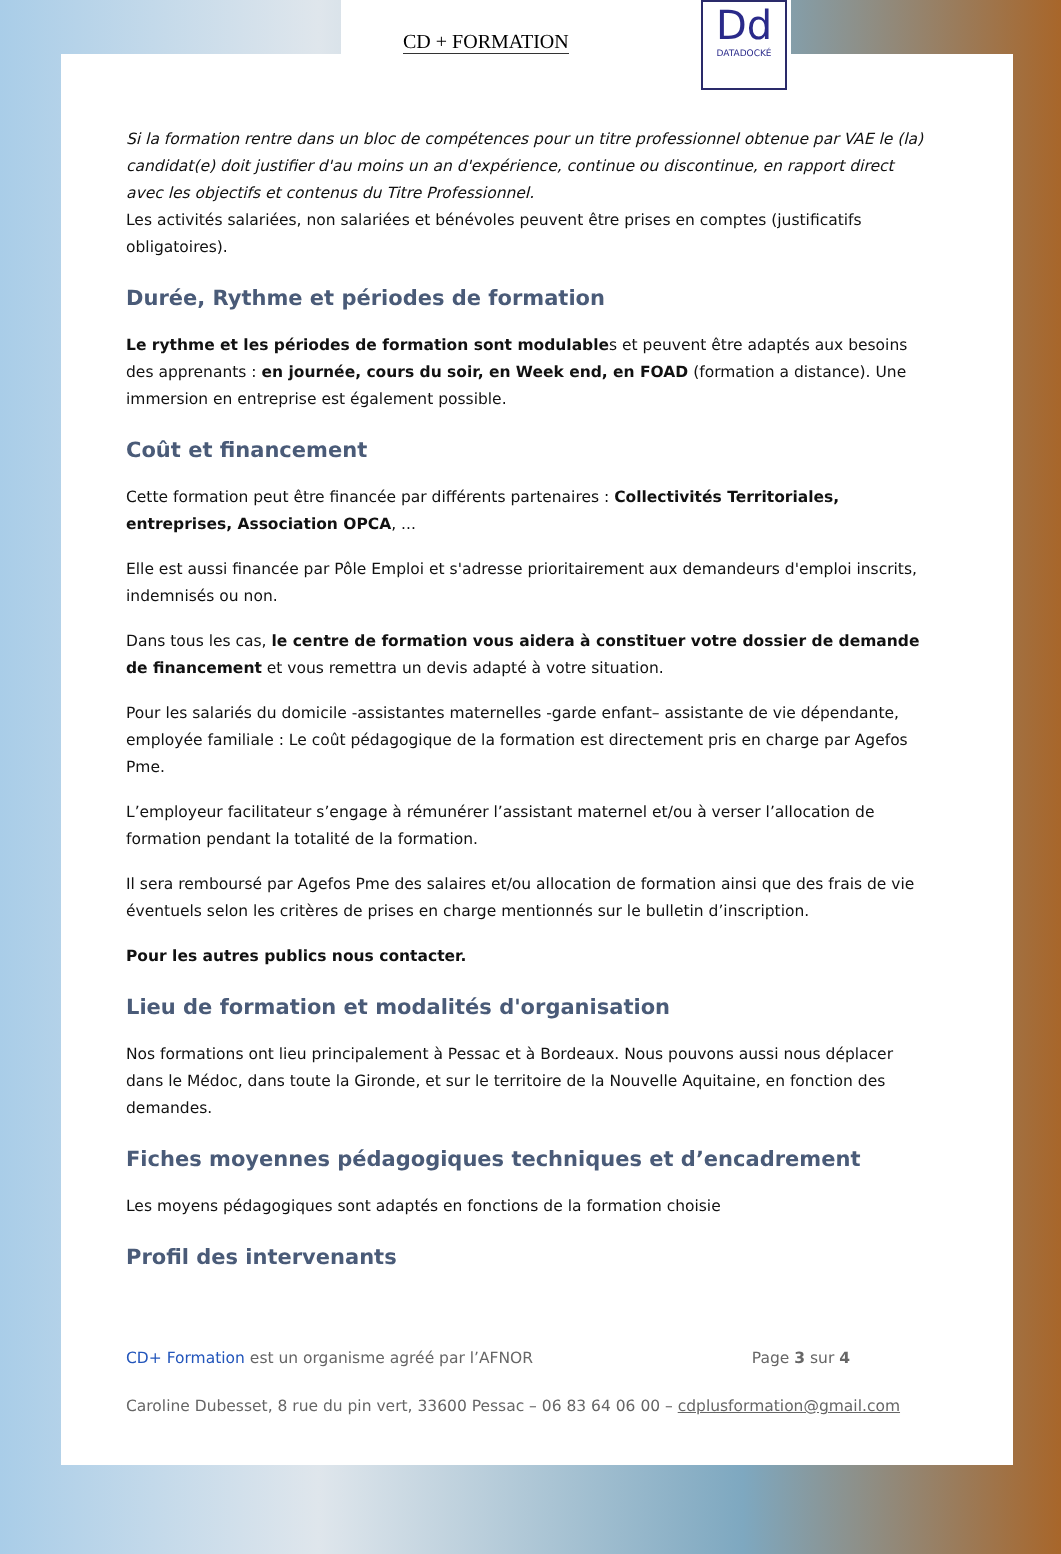CD + FORMATION
Dd
DATADOCKÉ
Si la formation rentre dans un bloc de compétences pour un titre professionnel obtenue par VAE le (la) candidat(e) doit justifier d'au moins un an d'expérience, continue ou discontinue, en rapport direct avec les objectifs et contenus du Titre Professionnel.
Les activités salariées, non salariées et bénévoles peuvent être prises en comptes (justificatifs obligatoires).
Durée, Rythme et périodes de formation
Le rythme et les périodes de formation sont modulables et peuvent être adaptés aux besoins des apprenants : en journée, cours du soir, en Week end, en FOAD (formation a distance). Une immersion en entreprise est également possible.
Coût et financement
Cette formation peut être financée par différents partenaires : Collectivités Territoriales, entreprises, Association OPCA, ...
Elle est aussi financée par Pôle Emploi et s'adresse prioritairement aux demandeurs d'emploi inscrits, indemnisés ou non.
Dans tous les cas, le centre de formation vous aidera à constituer votre dossier de demande de financement et vous remettra un devis adapté à votre situation.
Pour les salariés du domicile -assistantes maternelles -garde enfant– assistante de vie dépendante, employée familiale : Le coût pédagogique de la formation est directement pris en charge par Agefos Pme.
L’employeur facilitateur s’engage à rémunérer l’assistant maternel et/ou à verser l’allocation de formation pendant la totalité de la formation.
Il sera remboursé par Agefos Pme des salaires et/ou allocation de formation ainsi que des frais de vie éventuels selon les critères de prises en charge mentionnés sur le bulletin d’inscription.
Pour les autres publics nous contacter.
Lieu de formation et modalités d'organisation
Nos formations ont lieu principalement à Pessac et à Bordeaux. Nous pouvons aussi nous déplacer dans le Médoc, dans toute la Gironde, et sur le territoire de la Nouvelle Aquitaine, en fonction des demandes.
Fiches moyennes pédagogiques techniques et d’encadrement
Les moyens pédagogiques sont adaptés en fonctions de la formation choisie
Profil des intervenants
CD+ Formation est un organisme agréé par l’AFNOR Page 3 sur 4
Caroline Dubesset, 8 rue du pin vert, 33600 Pessac – 06 83 64 06 00 – cdplusformation@gmail.com